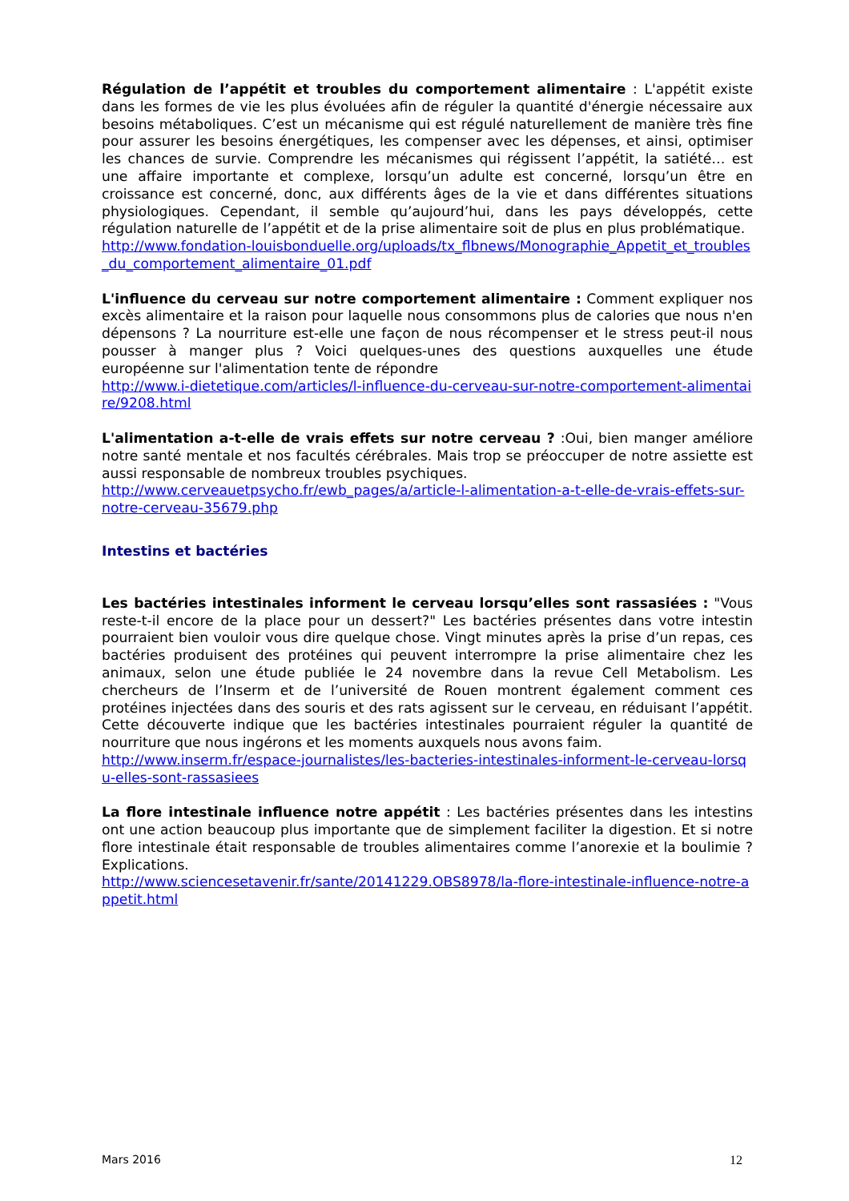Régulation de l’appétit et troubles du comportement alimentaire : L'appétit existe dans les formes de vie les plus évoluées afin de réguler la quantité d'énergie nécessaire aux besoins métaboliques. C’est un mécanisme qui est régulé naturellement de manière très fine pour assurer les besoins énergétiques, les compenser avec les dépenses, et ainsi, optimiser les chances de survie. Comprendre les mécanismes qui régissent l’appétit, la satiété… est une affaire importante et complexe, lorsqu’un adulte est concerné, lorsqu’un être en croissance est concerné, donc, aux différents âges de la vie et dans différentes situations physiologiques. Cependant, il semble qu’aujourd’hui, dans les pays développés, cette régulation naturelle de l’appétit et de la prise alimentaire soit de plus en plus problématique.
http://www.fondation-louisbonduelle.org/uploads/tx_flbnews/Monographie_Appetit_et_troubles_du_comportement_alimentaire_01.pdf
L'influence du cerveau sur notre comportement alimentaire : Comment expliquer nos excès alimentaire et la raison pour laquelle nous consommons plus de calories que nous n'en dépensons ? La nourriture est-elle une façon de nous récompenser et le stress peut-il nous pousser à manger plus ? Voici quelques-unes des questions auxquelles une étude européenne sur l'alimentation tente de répondre
http://www.i-dietetique.com/articles/l-influence-du-cerveau-sur-notre-comportement-alimentaire/9208.html
L'alimentation a-t-elle de vrais effets sur notre cerveau ? :Oui, bien manger améliore notre santé mentale et nos facultés cérébrales. Mais trop se préoccuper de notre assiette est aussi responsable de nombreux troubles psychiques.
http://www.cerveauetpsycho.fr/ewb_pages/a/article-l-alimentation-a-t-elle-de-vrais-effets-sur-notre-cerveau-35679.php
Intestins et bactéries
Les bactéries intestinales informent le cerveau lorsqu’elles sont rassasiées : "Vous reste-t-il encore de la place pour un dessert?" Les bactéries présentes dans votre intestin pourraient bien vouloir vous dire quelque chose. Vingt minutes après la prise d’un repas, ces bactéries produisent des protéines qui peuvent interrompre la prise alimentaire chez les animaux, selon une étude publiée le 24 novembre dans la revue Cell Metabolism. Les chercheurs de l’Inserm et de l’université de Rouen montrent également comment ces protéines injectées dans des souris et des rats agissent sur le cerveau, en réduisant l’appétit. Cette découverte indique que les bactéries intestinales pourraient réguler la quantité de nourriture que nous ingérons et les moments auxquels nous avons faim.
http://www.inserm.fr/espace-journalistes/les-bacteries-intestinales-informent-le-cerveau-lorsqu-elles-sont-rassasiees
La flore intestinale influence notre appétit : Les bactéries présentes dans les intestins ont une action beaucoup plus importante que de simplement faciliter la digestion. Et si notre flore intestinale était responsable de troubles alimentaires comme l’anorexie et la boulimie ? Explications.
http://www.sciencesetavenir.fr/sante/20141229.OBS8978/la-flore-intestinale-influence-notre-appetit.html
Mars 2016 12